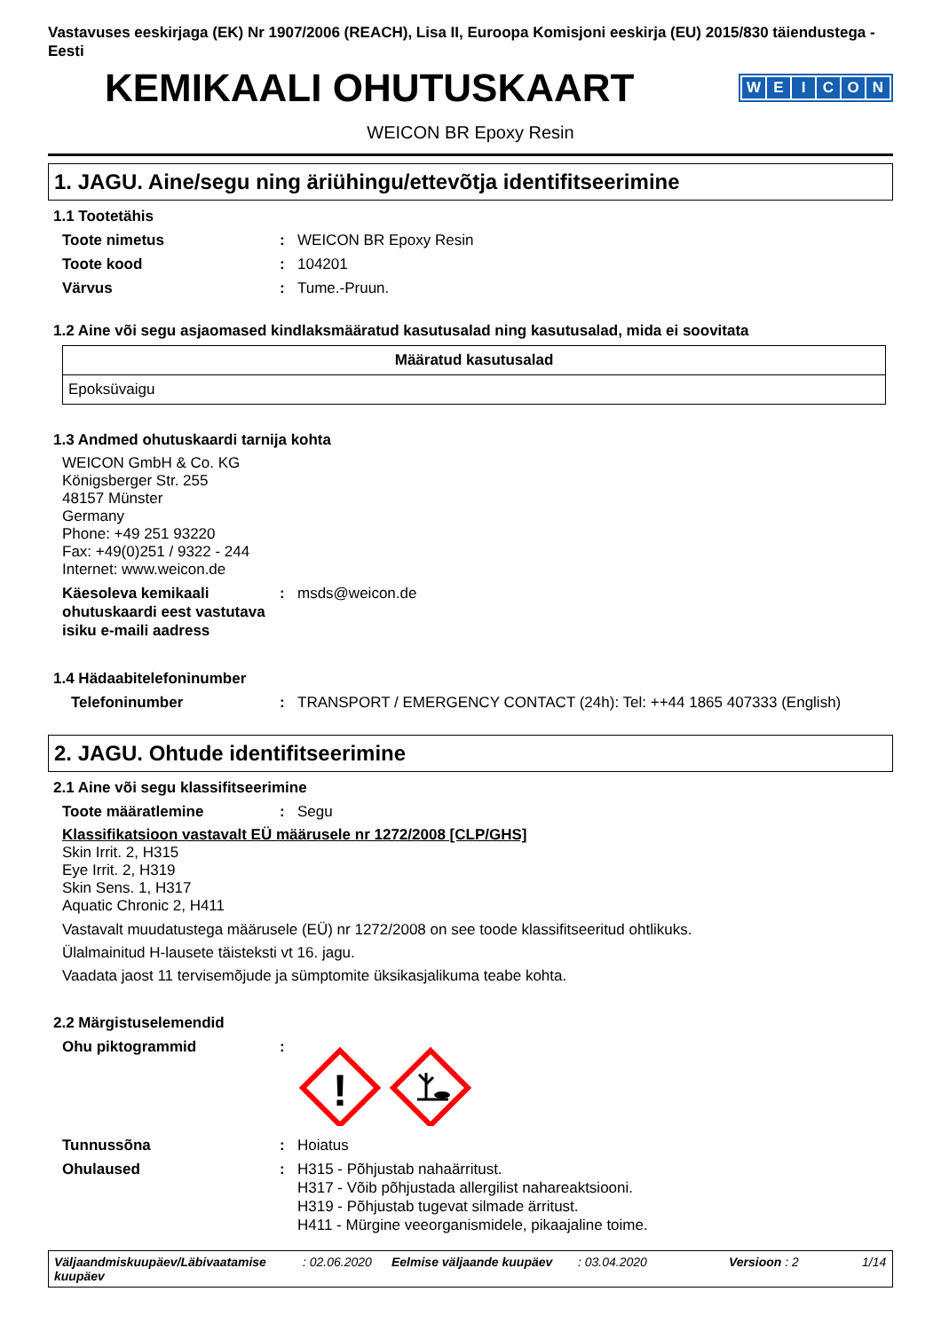Vastavuses eeskirjaga (EK) Nr 1907/2006 (REACH), Lisa II, Euroopa Komisjoni eeskirja (EU) 2015/830 täiendustega - Eesti
KEMIKAALI OHUTUSKAART
WEICON
WEICON BR Epoxy Resin
1. JAGU. Aine/segu ning äriühingu/ettevõtja identifitseerimine
1.1 Tootetähis
Toote nimetus: WEICON BR Epoxy Resin
Toote kood: 104201
Värvus: Tume.-Pruun.
1.2 Aine või segu asjaomased kindlaksmääratud kasutusalad ning kasutusalad, mida ei soovitata
| Määratud kasutusalad |
| --- |
| Epoksüvaigu |
1.3 Andmed ohutuskaardi tarnija kohta
WEICON GmbH & Co. KG
Königsberger Str. 255
48157 Münster
Germany
Phone: +49 251 93220
Fax: +49(0)251 / 9322 - 244
Internet: www.weicon.de
Käesoleva kemikaali ohutuskaardi eest vastutava isiku e-maili aadress: msds@weicon.de
1.4 Hädaabitelefoninumber
Telefoninumber: TRANSPORT / EMERGENCY CONTACT (24h): Tel: ++44 1865 407333 (English)
2. JAGU. Ohtude identifitseerimine
2.1 Aine või segu klassifitseerimine
Toote määratlemine: Segu
Klassifikatsioon vastavalt EÜ määrusele nr 1272/2008 [CLP/GHS]
Skin Irrit. 2, H315
Eye Irrit. 2, H319
Skin Sens. 1, H317
Aquatic Chronic 2, H411
Vastavalt muudatustega määrusele (EÜ) nr 1272/2008 on see toode klassifitseeritud ohtlikuks.
Ülalmainitud H-lausete täisteksti vt 16. jagu.
Vaadata jaost 11 tervisemõjude ja sümptomite üksikasjalikuma teabe kohta.
2.2 Märgistuselemendid
Ohu piktogrammid:
!
Tunnussõna: Hoiatus
Ohulaused: H315 - Põhjustab nahaärritust.
H317 - Võib põhjustada allergilist nahareaktsiooni.
H319 - Põhjustab tugevat silmade ärritust.
H411 - Mürgine veeorganismidele, pikaajaline toime.
Väljaandmiskuupäev/Läbivaatamise kuupäev: 02.06.2020 Eelmise väljaande kuupäev: 03.04.2020 Versioon : 2 1/14